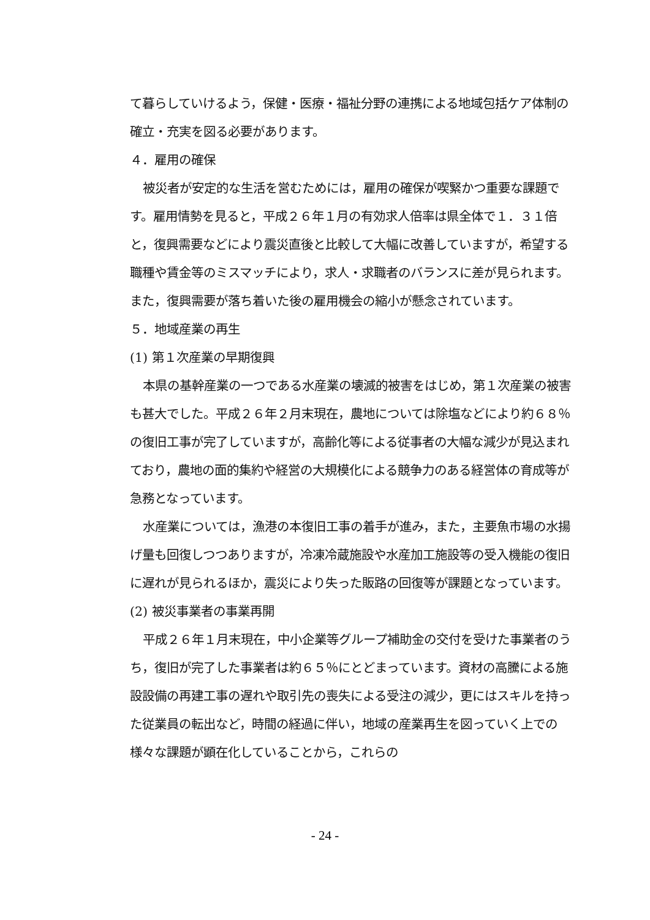て暮らしていけるよう，保健・医療・福祉分野の連携による地域包括ケア体制の確立・充実を図る必要があります。
４．雇用の確保
被災者が安定的な生活を営むためには，雇用の確保が喫緊かつ重要な課題です。雇用情勢を見ると，平成２６年１月の有効求人倍率は県全体で１．３１倍と，復興需要などにより震災直後と比較して大幅に改善していますが，希望する職種や賃金等のミスマッチにより，求人・求職者のバランスに差が見られます。また，復興需要が落ち着いた後の雇用機会の縮小が懸念されています。
５．地域産業の再生
(1) 第１次産業の早期復興
本県の基幹産業の一つである水産業の壊滅的被害をはじめ，第１次産業の被害も甚大でした。平成２６年２月末現在，農地については除塩などにより約６８％の復旧工事が完了していますが，高齢化等による従事者の大幅な減少が見込まれており，農地の面的集約や経営の大規模化による競争力のある経営体の育成等が急務となっています。
水産業については，漁港の本復旧工事の着手が進み，また，主要魚市場の水揚げ量も回復しつつありますが，冷凍冷蔵施設や水産加工施設等の受入機能の復旧に遅れが見られるほか，震災により失った販路の回復等が課題となっています。
(2) 被災事業者の事業再開
平成２６年１月末現在，中小企業等グループ補助金の交付を受けた事業者のうち，復旧が完了した事業者は約６５％にとどまっています。資材の高騰による施設設備の再建工事の遅れや取引先の喪失による受注の減少，更にはスキルを持った従業員の転出など，時間の経過に伴い，地域の産業再生を図っていく上での様々な課題が顕在化していることから，これらの
- 24 -